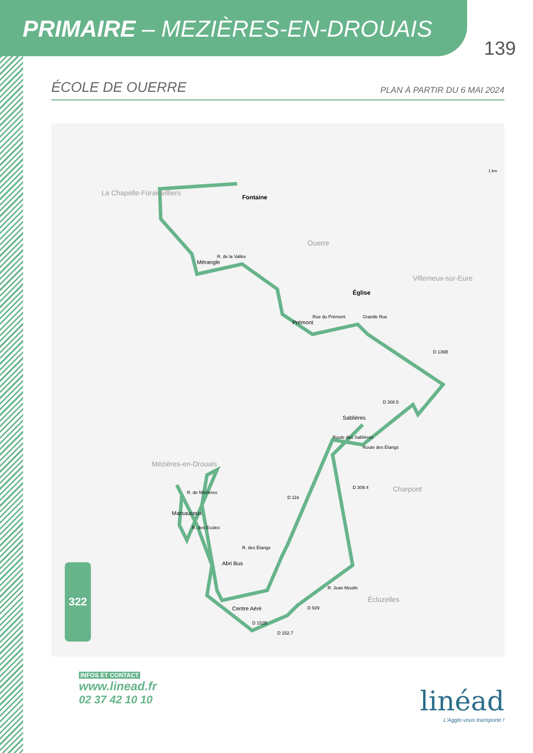PRIMAIRE – MEZIÈRES-EN-DROUAIS
139
ÉCOLE DE OUERRE PLAN À PARTIR DU 6 MAI 2024
Fontaine
Mérangle
Prémont
Ouerre
Église
Villemeux-sur-Eure
Sablières
La Chapelle-Forainvilliers
Mézières-en-Drouais
Marsauceux
Abri Bus
Centre Aéré
Charpont
Écluzelles
R. de la Vallée
Rue du Prémont Grande Rue
D 136B
D 308.5
Route des Sablières
Route des Étangs
D 309.4
D 116
R. de Mézières
R. des Écoles
R. des Étangs
R. Jean Moulin
D 929
D 152B
D 152.7
1 km
322
INFOS ET CONTACT
www.linead.fr
02 37 42 10 10
linéad
L'Agglo vous transporte !